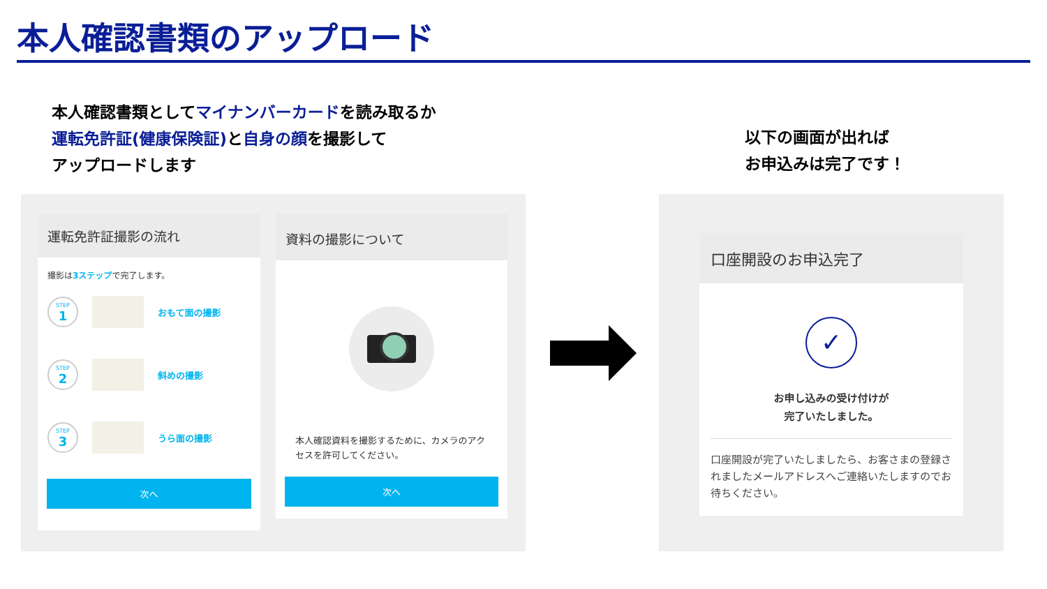本人確認書類のアップロード
本人確認書類としてマイナンバーカードを読み取るか
運転免許証(健康保険証) と自身の顔を撮影して
アップロードします
以下の画面が出れば
お申込みは完了です！
運転免許証撮影の流れ
撮影は3ステップで完了します。
STEP
1
おもて面の撮影
STEP
2
斜めの撮影
STEP
3
うら面の撮影
次へ
資料の撮影について
本人確認資料を撮影するために、カメラのアクセスを許可してください。
次へ
口座開設のお申込完了
✓
お申し込みの受け付けが
完了いたしました。
口座開設が完了いたしましたら、お客さまの登録されましたメールアドレスへご連絡いたしますのでお待ちください。